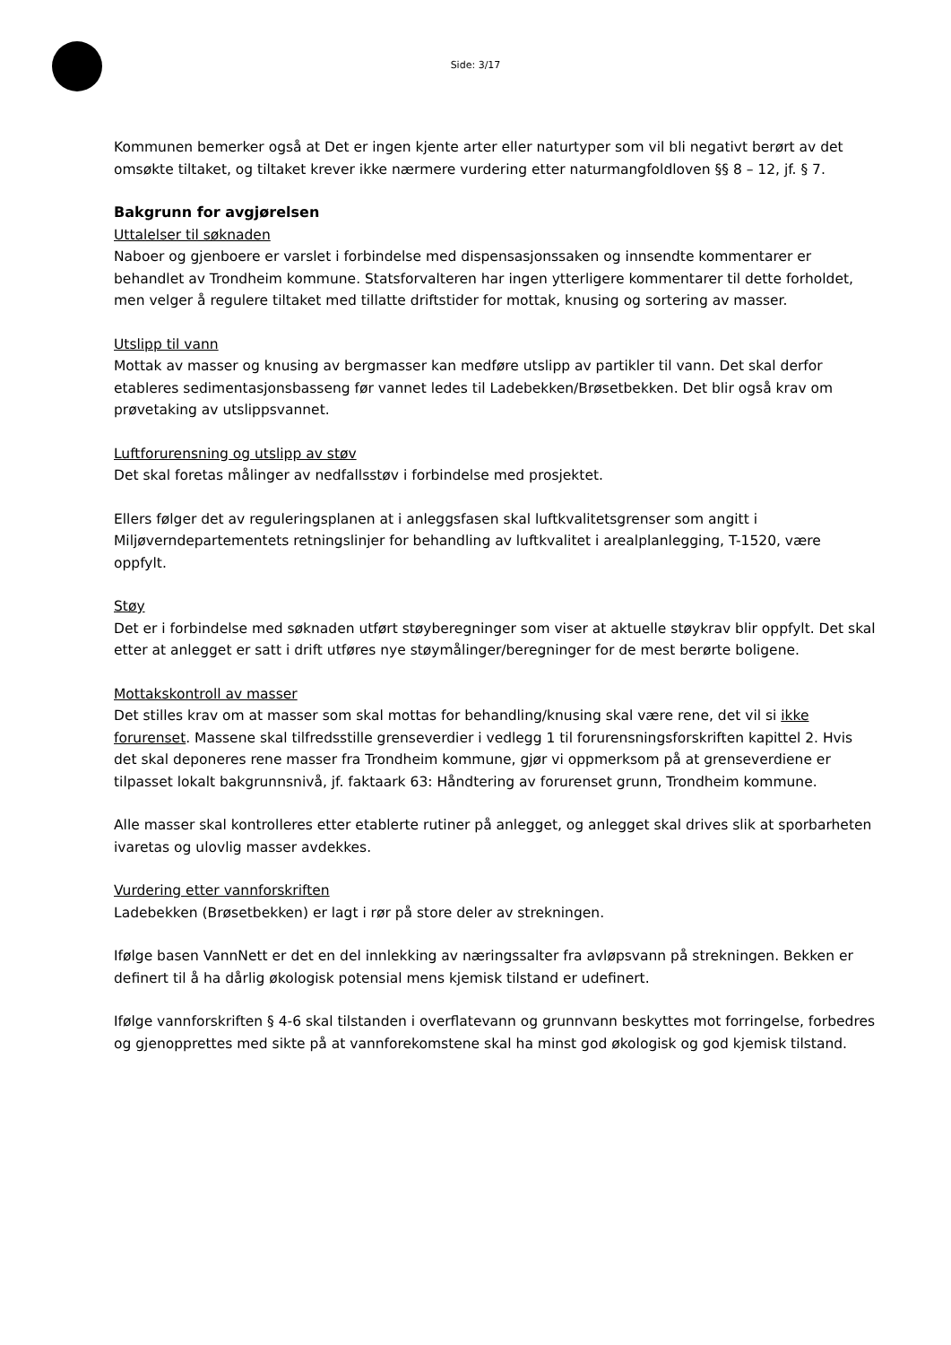Side: 3/17
Kommunen bemerker også at Det er ingen kjente arter eller naturtyper som vil bli negativt berørt av det omsøkte tiltaket, og tiltaket krever ikke nærmere vurdering etter naturmangfoldloven §§ 8 – 12, jf. § 7.
Bakgrunn for avgjørelsen
Uttalelser til søknaden
Naboer og gjenboere er varslet i forbindelse med dispensasjonssaken og innsendte kommentarer er behandlet av Trondheim kommune. Statsforvalteren har ingen ytterligere kommentarer til dette forholdet, men velger å regulere tiltaket med tillatte driftstider for mottak, knusing og sortering av masser.
Utslipp til vann
Mottak av masser og knusing av bergmasser kan medføre utslipp av partikler til vann. Det skal derfor etableres sedimentasjonsbasseng før vannet ledes til Ladebekken/Brøsetbekken. Det blir også krav om prøvetaking av utslippsvannet.
Luftforurensning og utslipp av støv
Det skal foretas målinger av nedfallsstøv i forbindelse med prosjektet.
Ellers følger det av reguleringsplanen at i anleggsfasen skal luftkvalitetsgrenser som angitt i Miljøverndepartementets retningslinjer for behandling av luftkvalitet i arealplanlegging, T-1520, være oppfylt.
Støy
Det er i forbindelse med søknaden utført støyberegninger som viser at aktuelle støykrav blir oppfylt. Det skal etter at anlegget er satt i drift utføres nye støymålinger/beregninger for de mest berørte boligene.
Mottakskontroll av masser
Det stilles krav om at masser som skal mottas for behandling/knusing skal være rene, det vil si ikke forurenset. Massene skal tilfredsstille grenseverdier i vedlegg 1 til forurensningsforskriften kapittel 2. Hvis det skal deponeres rene masser fra Trondheim kommune, gjør vi oppmerksom på at grenseverdiene er tilpasset lokalt bakgrunnsnivå, jf. faktaark 63: Håndtering av forurenset grunn, Trondheim kommune.
Alle masser skal kontrolleres etter etablerte rutiner på anlegget, og anlegget skal drives slik at sporbarheten ivaretas og ulovlig masser avdekkes.
Vurdering etter vannforskriften
Ladebekken (Brøsetbekken) er lagt i rør på store deler av strekningen.
Ifølge basen VannNett er det en del innlekking av næringssalter fra avløpsvann på strekningen. Bekken er definert til å ha dårlig økologisk potensial mens kjemisk tilstand er udefinert.
Ifølge vannforskriften § 4-6 skal tilstanden i overflatevann og grunnvann beskyttes mot forringelse, forbedres og gjenopprettes med sikte på at vannforekomstene skal ha minst god økologisk og god kjemisk tilstand.